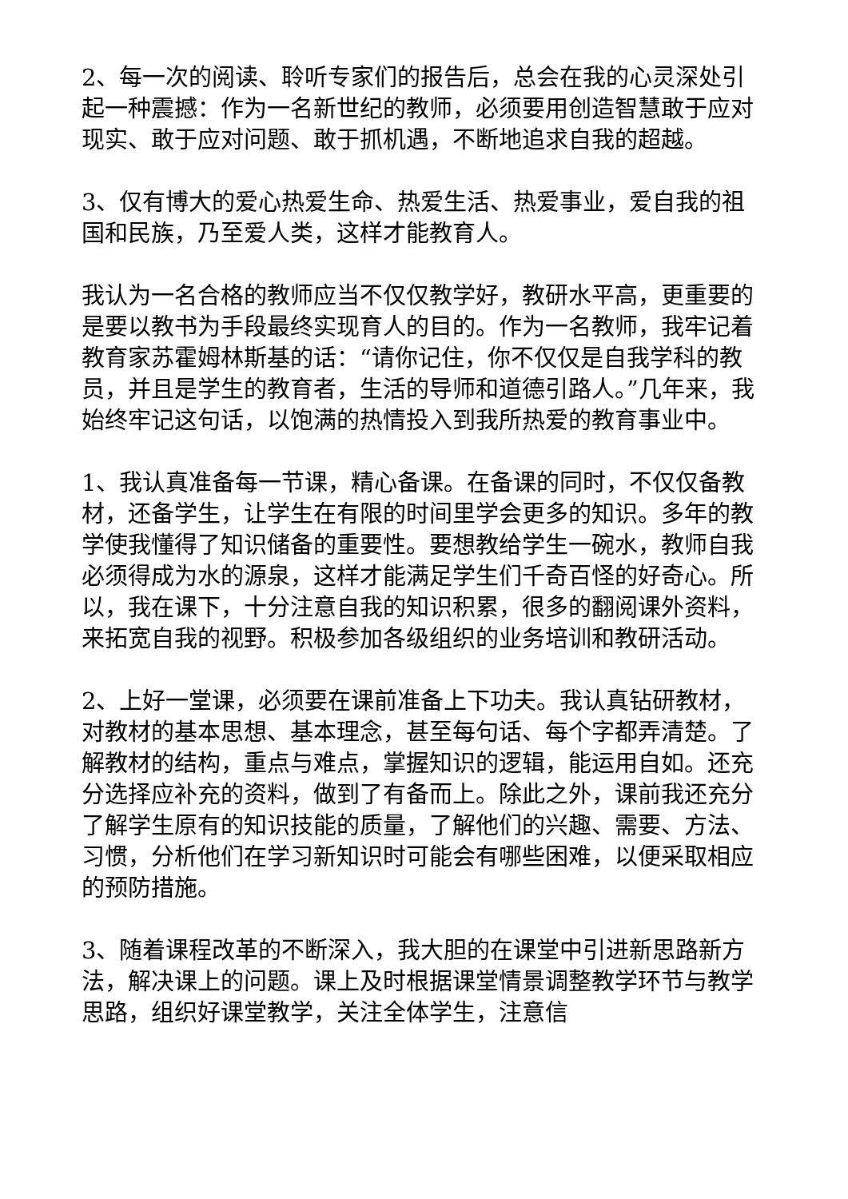2、每一次的阅读、聆听专家们的报告后，总会在我的心灵深处引起一种震撼：作为一名新世纪的教师，必须要用创造智慧敢于应对现实、敢于应对问题、敢于抓机遇，不断地追求自我的超越。
3、仅有博大的爱心热爱生命、热爱生活、热爱事业，爱自我的祖国和民族，乃至爱人类，这样才能教育人。
我认为一名合格的教师应当不仅仅教学好，教研水平高，更重要的是要以教书为手段最终实现育人的目的。作为一名教师，我牢记着教育家苏霍姆林斯基的话：“请你记住，你不仅仅是自我学科的教员，并且是学生的教育者，生活的导师和道德引路人。”几年来，我始终牢记这句话，以饱满的热情投入到我所热爱的教育事业中。
1、我认真准备每一节课，精心备课。在备课的同时，不仅仅备教材，还备学生，让学生在有限的时间里学会更多的知识。多年的教学使我懂得了知识储备的重要性。要想教给学生一碗水，教师自我必须得成为水的源泉，这样才能满足学生们千奇百怪的好奇心。所以，我在课下，十分注意自我的知识积累，很多的翻阅课外资料，来拓宽自我的视野。积极参加各级组织的业务培训和教研活动。
2、上好一堂课，必须要在课前准备上下功夫。我认真钻研教材，对教材的基本思想、基本理念，甚至每句话、每个字都弄清楚。了解教材的结构，重点与难点，掌握知识的逻辑，能运用自如。还充分选择应补充的资料，做到了有备而上。除此之外，课前我还充分了解学生原有的知识技能的质量，了解他们的兴趣、需要、方法、习惯，分析他们在学习新知识时可能会有哪些困难，以便采取相应的预防措施。
3、随着课程改革的不断深入，我大胆的在课堂中引进新思路新方法，解决课上的问题。课上及时根据课堂情景调整教学环节与教学思路，组织好课堂教学，关注全体学生，注意信